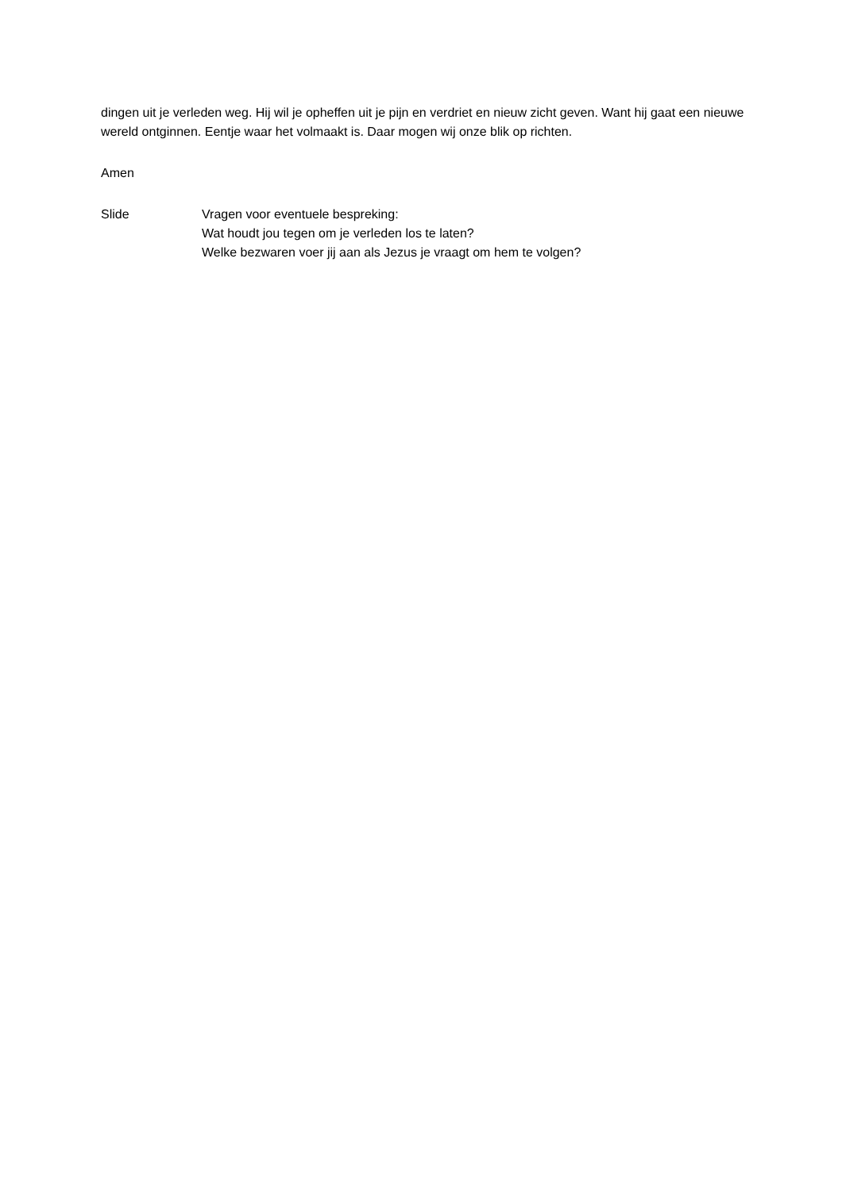dingen uit je verleden weg. Hij wil je opheffen uit je pijn en verdriet en nieuw zicht geven. Want hij gaat een nieuwe wereld ontginnen. Eentje waar het volmaakt is. Daar mogen wij onze blik op richten.
Amen
Slide Vragen voor eventuele bespreking:
Wat houdt jou tegen om je verleden los te laten?
Welke bezwaren voer jij aan als Jezus je vraagt om hem te volgen?